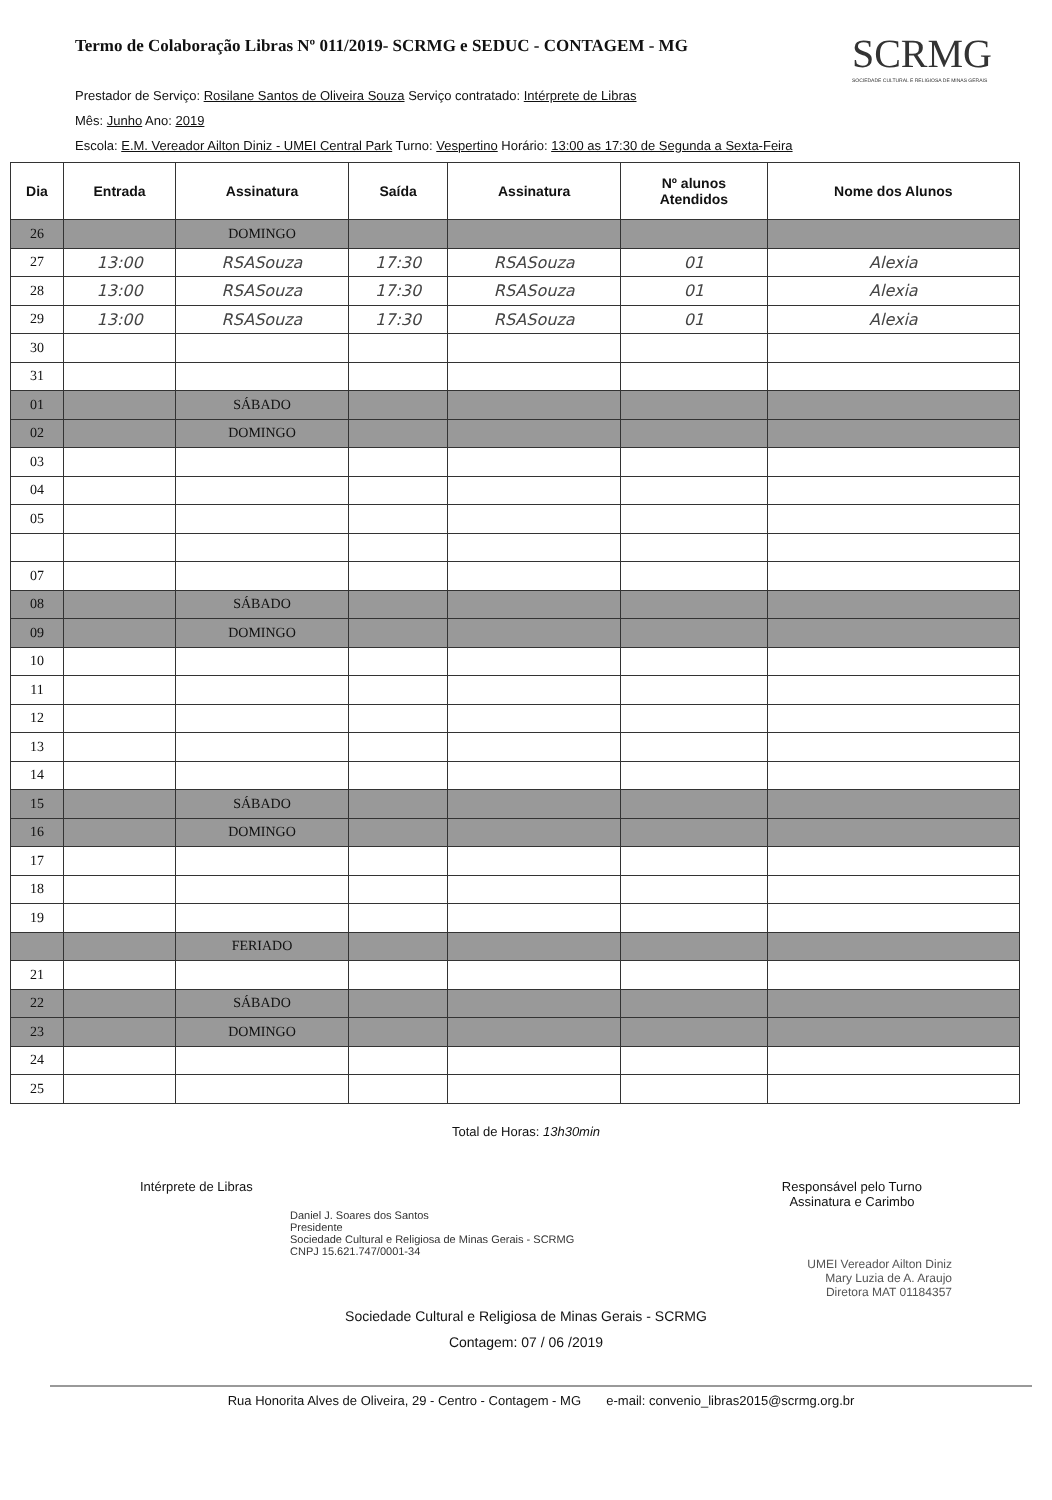Termo de Colaboração Libras Nº 011/2019- SCRMG e SEDUC - CONTAGEM - MG
SCRMG
SOCIEDADE CULTURAL E RELIGIOSA DE MINAS GERAIS
Prestador de Serviço: Rosilane Santos de Oliveira Souza Serviço contratado: Intérprete de Libras
Mês: Junho Ano: 2019
Escola: E.M. Vereador Ailton Diniz - UMEI Central Park Turno: Vespertino Horário: 13:00 as 17:30 de Segunda a Sexta-Feira
| Dia | Entrada | Assinatura | Saída | Assinatura | Nº alunos Atendidos | Nome dos Alunos |
| --- | --- | --- | --- | --- | --- | --- |
| 26 | | DOMINGO | | | | |
| 27 | 13:00 | RSASouza | 17:30 | RSASouza | 01 | Alexia |
| 28 | 13:00 | RSASouza | 17:30 | RSASouza | 01 | Alexia |
| 29 | 13:00 | RSASouza | 17:30 | RSASouza | 01 | Alexia |
| 30 | | | | | | |
| 31 | | | | | | |
| 01 | | SÁBADO | | | | |
| 02 | | DOMINGO | | | | |
| 03 | | | | | | |
| 04 | | | | | | |
| 05 | | | | | | |
| 07 | | | | | | |
| 08 | | SÁBADO | | | | |
| 09 | | DOMINGO | | | | |
| 10 | | | | | | |
| 11 | | | | | | |
| 12 | | | | | | |
| 13 | | | | | | |
| 14 | | | | | | |
| 15 | | SÁBADO | | | | |
| 16 | | DOMINGO | | | | |
| 17 | | | | | | |
| 18 | | | | | | |
| 19 | | | | | | |
| | | FERIADO | | | | |
| 21 | | | | | | |
| 22 | | SÁBADO | | | | |
| 23 | | DOMINGO | | | | |
| 24 | | | | | | |
| 25 | | | | | | |
Total de Horas: 13h30min
Intérprete de Libras Responsável pelo Turno
Assinatura e Carimbo
Daniel J. Soares dos Santos
Presidente
Sociedade Cultural e Religiosa de Minas Gerais - SCRMG
CNPJ 15.621.747/0001-34
UMEI Vereador Ailton Diniz
Mary Luzia de A. Araujo
Diretora MAT 01184357
Sociedade Cultural e Religiosa de Minas Gerais - SCRMG
Contagem: 07 / 06 /2019
Rua Honorita Alves de Oliveira, 29 - Centro - Contagem - MG e-mail: convenio_libras2015@scrmg.org.br